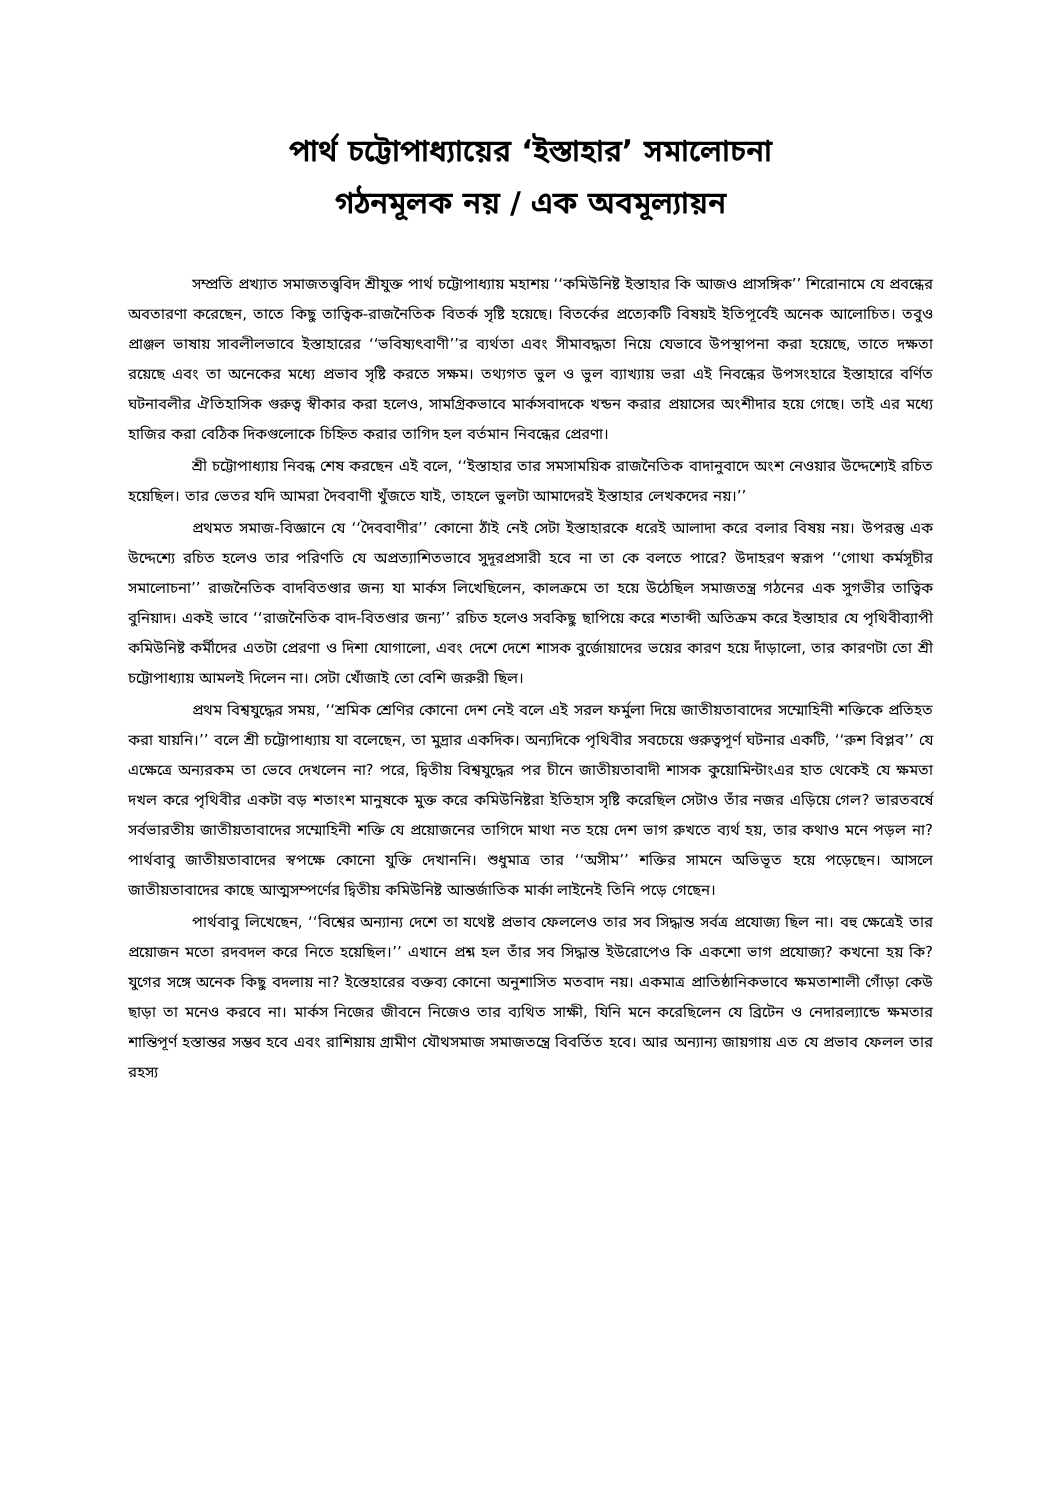পার্থ চট্টোপাধ্যায়ের ‘ইস্তাহার’ সমালোচনা
গঠনমূলক নয় / এক অবমূল্যায়ন
সম্প্রতি প্রখ্যাত সমাজতত্ত্ববিদ শ্রীযুক্ত পার্থ চট্টোপাধ্যায় মহাশয় ‘‘কমিউনিষ্ট ইস্তাহার কি আজও প্রাসঙ্গিক’’ শিরোনামে যে প্রবন্ধের অবতারণা করেছেন, তাতে কিছু তাত্বিক-রাজনৈতিক বিতর্ক সৃষ্টি হয়েছে। বিতর্কের প্রত্যেকটি বিষয়ই ইতিপূর্বেই অনেক আলোচিত। তবুও প্রাঞ্জল ভাষায় সাবলীলভাবে ইস্তাহারের ‘‘ভবিষ্যৎবাণী’’র ব্যর্থতা এবং সীমাবদ্ধতা নিয়ে যেভাবে উপস্থাপনা করা হয়েছে, তাতে দক্ষতা রয়েছে এবং তা অনেকের মধ্যে প্রভাব সৃষ্টি করতে সক্ষম। তথ্যগত ভুল ও ভুল ব্যাখ্যায় ভরা এই নিবন্ধের উপসংহারে ইস্তাহারে বর্ণিত ঘটনাবলীর ঐতিহাসিক গুরুত্ব স্বীকার করা হলেও, সামগ্রিকভাবে মার্কসবাদকে খন্ডন করার প্রয়াসের অংশীদার হয়ে গেছে। তাই এর মধ্যে হাজির করা বেঠিক দিকগুলোকে চিহ্নিত করার তাগিদ হল বর্তমান নিবন্ধের প্রেরণা।
শ্রী চট্টোপাধ্যায় নিবন্ধ শেষ করছেন এই বলে, ‘‘ইস্তাহার তার সমসাময়িক রাজনৈতিক বাদানুবাদে অংশ নেওয়ার উদ্দেশ্যেই রচিত হয়েছিল। তার ভেতর যদি আমরা দৈববাণী খুঁজতে যাই, তাহলে ভুলটা আমাদেরই ইস্তাহার লেখকদের নয়।’’
প্রথমত সমাজ-বিজ্ঞানে যে ‘‘দৈববাণীর’’ কোনো ঠাঁই নেই সেটা ইস্তাহারকে ধরেই আলাদা করে বলার বিষয় নয়। উপরন্তু এক উদ্দেশ্যে রচিত হলেও তার পরিণতি যে অপ্রত্যাশিতভাবে সুদূরপ্রসারী হবে না তা কে বলতে পারে? উদাহরণ স্বরূপ ‘‘গোথা কর্মসূচীর সমালোচনা’’ রাজনৈতিক বাদবিতণ্ডার জন্য যা মার্কস লিখেছিলেন, কালক্রমে তা হয়ে উঠেছিল সমাজতন্ত্র গঠনের এক সুগভীর তাত্বিক বুনিয়াদ। একই ভাবে ‘‘রাজনৈতিক বাদ-বিতণ্ডার জন্য’’ রচিত হলেও সবকিছু ছাপিয়ে করে শতাব্দী অতিক্রম করে ইস্তাহার যে পৃথিবীব্যাপী কমিউনিষ্ট কর্মীদের এতটা প্রেরণা ও দিশা যোগালো, এবং দেশে দেশে শাসক বুর্জোয়াদের ভয়ের কারণ হয়ে দাঁড়ালো, তার কারণটা তো শ্রী চট্টোপাধ্যায় আমলই দিলেন না। সেটা খোঁজাই তো বেশি জরুরী ছিল।
প্রথম বিশ্বযুদ্ধের সময়, ‘‘শ্রমিক শ্রেণির কোনো দেশ নেই বলে এই সরল ফর্মুলা দিয়ে জাতীয়তাবাদের সম্মোহিনী শক্তিকে প্রতিহত করা যায়নি।’’ বলে শ্রী চট্টোপাধ্যায় যা বলেছেন, তা মুদ্রার একদিক। অন্যদিকে পৃথিবীর সবচেয়ে গুরুত্বপূর্ণ ঘটনার একটি, ‘‘রুশ বিপ্লব’’ যে এক্ষেত্রে অন্যরকম তা ভেবে দেখলেন না? পরে, দ্বিতীয় বিশ্বযুদ্ধের পর চীনে জাতীয়তাবাদী শাসক কুয়োমিন্টাংএর হাত থেকেই যে ক্ষমতা দখল করে পৃথিবীর একটা বড় শতাংশ মানুষকে মুক্ত করে কমিউনিষ্টরা ইতিহাস সৃষ্টি করেছিল সেটাও তাঁর নজর এড়িয়ে গেল? ভারতবর্ষে সর্বভারতীয় জাতীয়তাবাদের সম্মোহিনী শক্তি যে প্রয়োজনের তাগিদে মাথা নত হয়ে দেশ ভাগ রুখতে ব্যর্থ হয়, তার কথাও মনে পড়ল না? পার্থবাবু জাতীয়তাবাদের স্বপক্ষে কোনো যুক্তি দেখাননি। শুধুমাত্র তার ‘‘অসীম’’ শক্তির সামনে অভিভূত হয়ে পড়েছেন। আসলে জাতীয়তাবাদের কাছে আত্মসম্পর্ণের দ্বিতীয় কমিউনিষ্ট আন্তর্জাতিক মার্কা লাইনেই তিনি পড়ে গেছেন।
পার্থবাবু লিখেছেন, ‘‘বিশ্বের অন্যান্য দেশে তা যথেষ্ট প্রভাব ফেললেও তার সব সিদ্ধান্ত সর্বত্র প্রযোজ্য ছিল না। বহু ক্ষেত্রেই তার প্রয়োজন মতো রদবদল করে নিতে হয়েছিল।’’ এখানে প্রশ্ন হল তাঁর সব সিদ্ধান্ত ইউরোপেও কি একশো ভাগ প্রযোজ্য? কখনো হয় কি? যুগের সঙ্গে অনেক কিছু বদলায় না? ইস্তেহারের বক্তব্য কোনো অনুশাসিত মতবাদ নয়। একমাত্র প্রাতিষ্ঠানিকভাবে ক্ষমতাশালী গোঁড়া কেউ ছাড়া তা মনেও করবে না। মার্কস নিজের জীবনে নিজেও তার ব্যথিত সাক্ষী, যিনি মনে করেছিলেন যে ব্রিটেন ও নেদারল্যান্ডে ক্ষমতার শান্তিপূর্ণ হস্তান্তর সম্ভব হবে এবং রাশিয়ায় গ্রামীণ যৌথসমাজ সমাজতন্ত্রে বিবর্তিত হবে। আর অন্যান্য জায়গায় এত যে প্রভাব ফেলল তার রহস্য